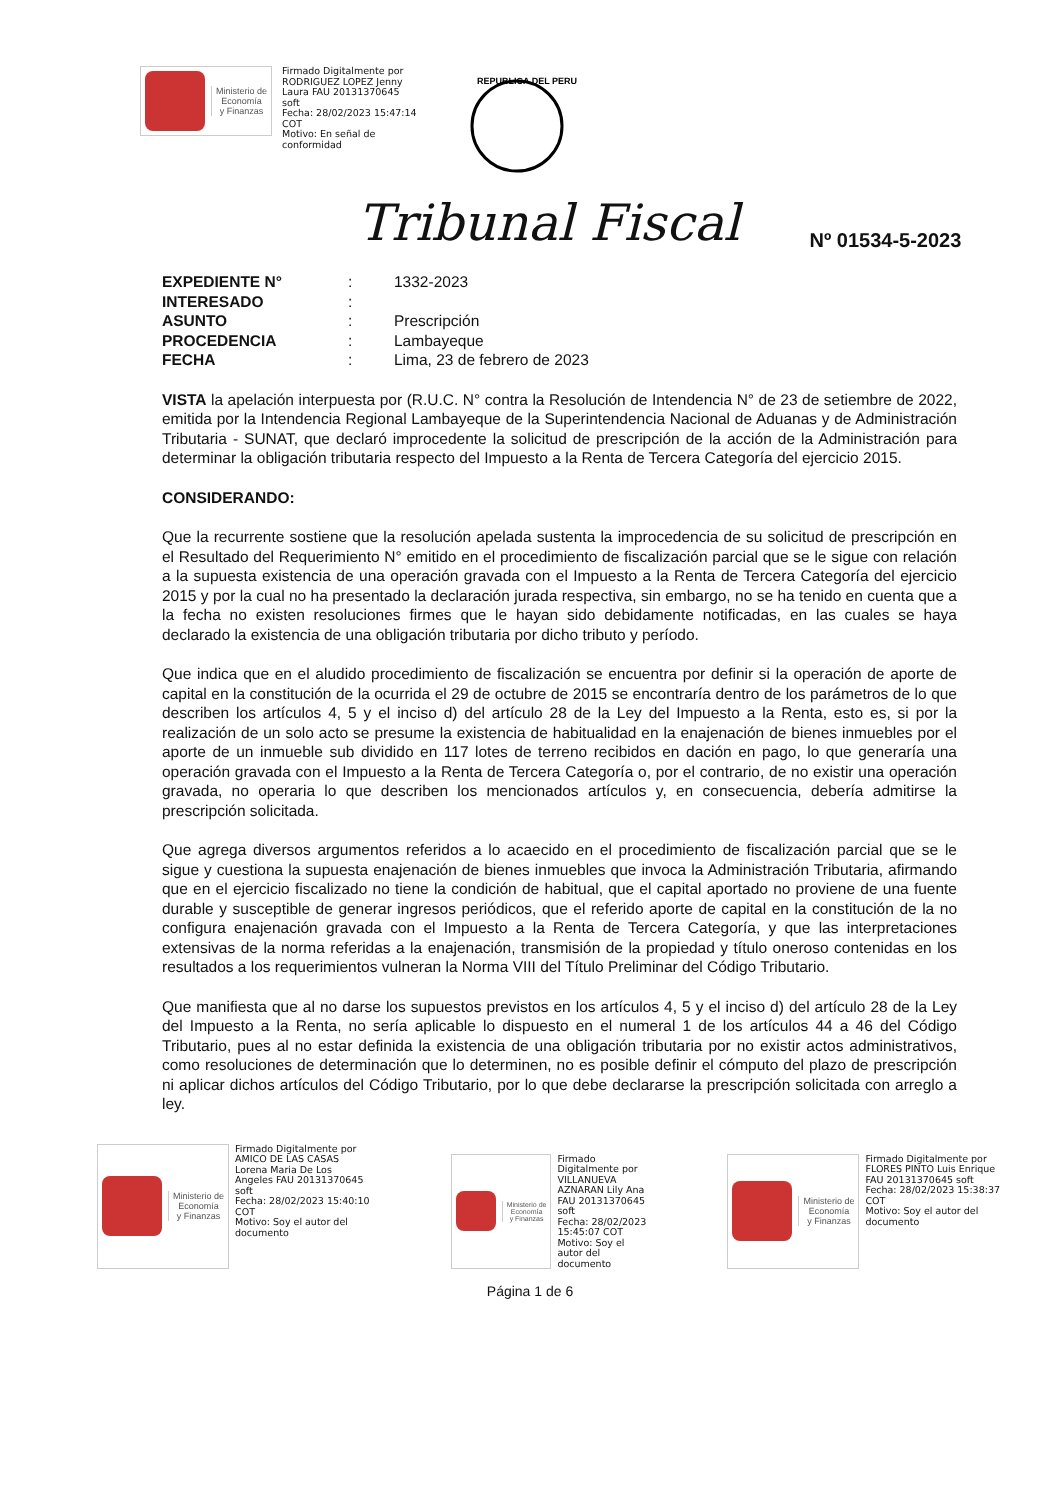Ministerio de
Economía
y Finanzas
Firmado Digitalmente por
RODRIGUEZ LOPEZ Jenny
Laura FAU 20131370645
soft
Fecha: 28/02/2023 15:47:14
COT
Motivo: En señal de
conformidad
REPUBLICA DEL PERU
Tribunal Fiscal Nº 01534-5-2023
| EXPEDIENTE N° | : | 1332-2023 |
| INTERESADO | : | |
| ASUNTO | : | Prescripción |
| PROCEDENCIA | : | Lambayeque |
| FECHA | : | Lima, 23 de febrero de 2023 |
VISTA la apelación interpuesta por (R.U.C. N° contra la Resolución de Intendencia N° de 23 de setiembre de 2022, emitida por la Intendencia Regional Lambayeque de la Superintendencia Nacional de Aduanas y de Administración Tributaria - SUNAT, que declaró improcedente la solicitud de prescripción de la acción de la Administración para determinar la obligación tributaria respecto del Impuesto a la Renta de Tercera Categoría del ejercicio 2015.
CONSIDERANDO:
Que la recurrente sostiene que la resolución apelada sustenta la improcedencia de su solicitud de prescripción en el Resultado del Requerimiento N° emitido en el procedimiento de fiscalización parcial que se le sigue con relación a la supuesta existencia de una operación gravada con el Impuesto a la Renta de Tercera Categoría del ejercicio 2015 y por la cual no ha presentado la declaración jurada respectiva, sin embargo, no se ha tenido en cuenta que a la fecha no existen resoluciones firmes que le hayan sido debidamente notificadas, en las cuales se haya declarado la existencia de una obligación tributaria por dicho tributo y período.
Que indica que en el aludido procedimiento de fiscalización se encuentra por definir si la operación de aporte de capital en la constitución de la ocurrida el 29 de octubre de 2015 se encontraría dentro de los parámetros de lo que describen los artículos 4, 5 y el inciso d) del artículo 28 de la Ley del Impuesto a la Renta, esto es, si por la realización de un solo acto se presume la existencia de habitualidad en la enajenación de bienes inmuebles por el aporte de un inmueble sub dividido en 117 lotes de terreno recibidos en dación en pago, lo que generaría una operación gravada con el Impuesto a la Renta de Tercera Categoría o, por el contrario, de no existir una operación gravada, no operaria lo que describen los mencionados artículos y, en consecuencia, debería admitirse la prescripción solicitada.
Que agrega diversos argumentos referidos a lo acaecido en el procedimiento de fiscalización parcial que se le sigue y cuestiona la supuesta enajenación de bienes inmuebles que invoca la Administración Tributaria, afirmando que en el ejercicio fiscalizado no tiene la condición de habitual, que el capital aportado no proviene de una fuente durable y susceptible de generar ingresos periódicos, que el referido aporte de capital en la constitución de la no configura enajenación gravada con el Impuesto a la Renta de Tercera Categoría, y que las interpretaciones extensivas de la norma referidas a la enajenación, transmisión de la propiedad y título oneroso contenidas en los resultados a los requerimientos vulneran la Norma VIII del Título Preliminar del Código Tributario.
Que manifiesta que al no darse los supuestos previstos en los artículos 4, 5 y el inciso d) del artículo 28 de la Ley del Impuesto a la Renta, no sería aplicable lo dispuesto en el numeral 1 de los artículos 44 a 46 del Código Tributario, pues al no estar definida la existencia de una obligación tributaria por no existir actos administrativos, como resoluciones de determinación que lo determinen, no es posible definir el cómputo del plazo de prescripción ni aplicar dichos artículos del Código Tributario, por lo que debe declararse la prescripción solicitada con arreglo a ley.
Ministerio de
Economía
y Finanzas
Firmado Digitalmente por
AMICO DE LAS CASAS
Lorena Maria De Los
Angeles FAU 20131370645
soft
Fecha: 28/02/2023 15:40:10
COT
Motivo: Soy el autor del
documento
Ministerio de
Economía
y Finanzas
Firmado
Digitalmente por
VILLANUEVA
AZNARAN Lily Ana
FAU 20131370645
soft
Fecha: 28/02/2023
15:45:07 COT
Motivo: Soy el
autor del
documento
Ministerio de
Economía
y Finanzas
Firmado Digitalmente por
FLORES PINTO Luis Enrique
FAU 20131370645 soft
Fecha: 28/02/2023 15:38:37
COT
Motivo: Soy el autor del
documento
Página 1 de 6